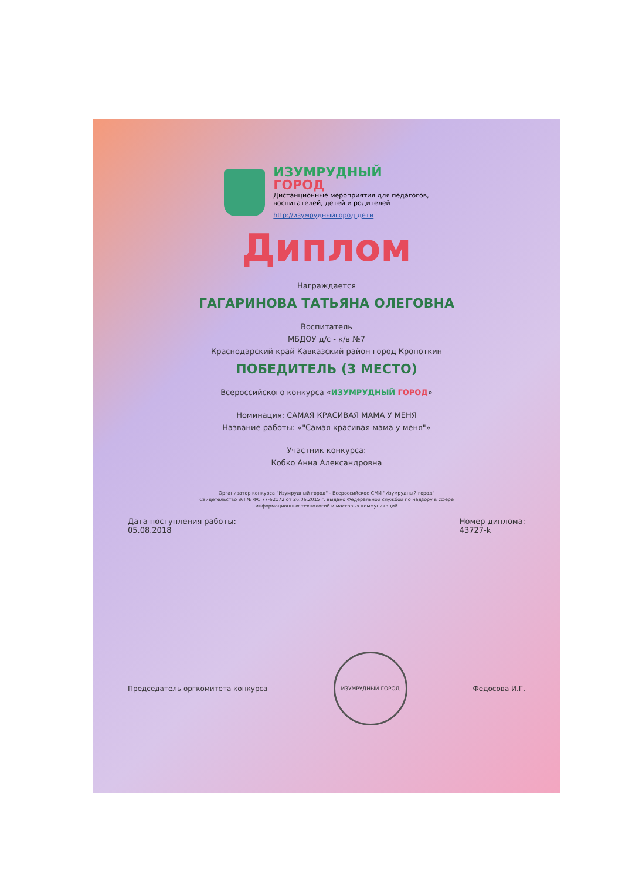ИЗУМРУДНЫЙ
ГОРОД
Дистанционные мероприятия для педагогов,
воспитателей, детей и родителей
http://изумрудныйгород.дети
Диплом
Награждается
ГАГАРИНОВА ТАТЬЯНА ОЛЕГОВНА
Воспитатель
МБДОУ д/с - к/в №7
Краснодарский край Кавказский район город Кропоткин
ПОБЕДИТЕЛЬ (3 МЕСТО)
Всероссийского конкурса «ИЗУМРУДНЫЙ ГОРОД»
Номинация: САМАЯ КРАСИВАЯ МАМА У МЕНЯ
Название работы: «"Самая красивая мама у меня"»
Участник конкурса:
Кобко Анна Александровна
Организатор конкурса "Изумрудный город" - Всероссийское СМИ "Изумрудный город"
Свидетельство ЭЛ № ФС 77-62172 от 26.06.2015 г. выдано Федеральной службой по надзору в сфере
информационных технологий и массовых коммуникаций
Дата поступления работы:
05.08.2018
Номер диплома:
43727-k
Председатель оргкомитета конкурса
ИЗУМРУДНЫЙ ГОРОД
Федосова И.Г.